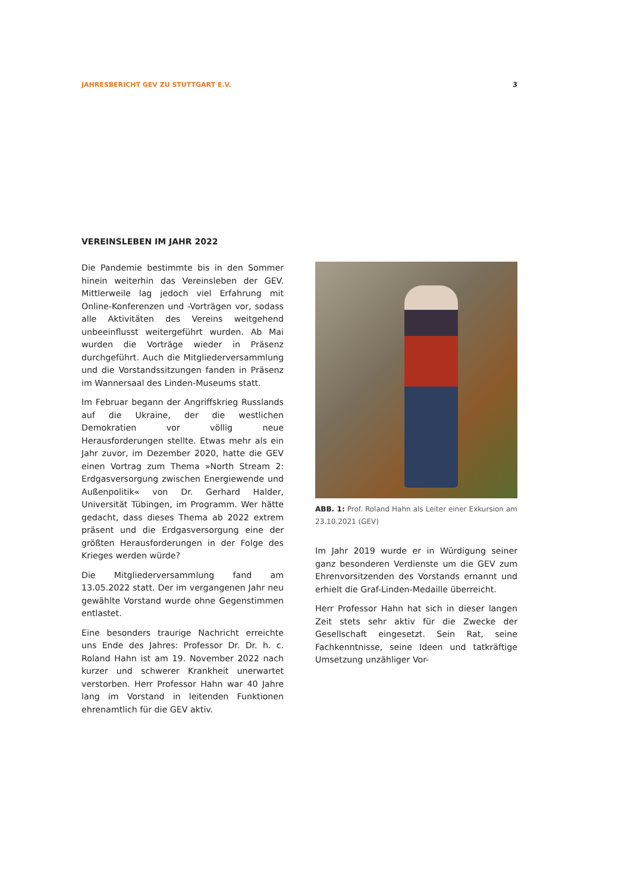JAHRESBERICHT GEV ZU STUTTGART E.V. 3
VEREINSLEBEN IM JAHR 2022
Die Pandemie bestimmte bis in den Sommer hinein weiterhin das Vereinsleben der GEV. Mittlerweile lag jedoch viel Erfahrung mit Online-Konferenzen und -Vorträgen vor, sodass alle Aktivitäten des Vereins weitgehend unbeeinflusst weitergeführt wurden. Ab Mai wurden die Vorträge wieder in Präsenz durchgeführt. Auch die Mitgliederversammlung und die Vorstandssitzungen fanden in Präsenz im Wannersaal des Linden-Museums statt.
Im Februar begann der Angriffskrieg Russlands auf die Ukraine, der die westlichen Demokratien vor völlig neue Herausforderungen stellte. Etwas mehr als ein Jahr zuvor, im Dezember 2020, hatte die GEV einen Vortrag zum Thema »North Stream 2: Erdgasversorgung zwischen Energiewende und Außenpolitik« von Dr. Gerhard Halder, Universität Tübingen, im Programm. Wer hätte gedacht, dass dieses Thema ab 2022 extrem präsent und die Erdgasversorgung eine der größten Herausforderungen in der Folge des Krieges werden würde?
Die Mitgliederversammlung fand am 13.05.2022 statt. Der im vergangenen Jahr neu gewählte Vorstand wurde ohne Gegenstimmen entlastet.
Eine besonders traurige Nachricht erreichte uns Ende des Jahres: Professor Dr. Dr. h. c. Roland Hahn ist am 19. November 2022 nach kurzer und schwerer Krankheit unerwartet verstorben. Herr Professor Hahn war 40 Jahre lang im Vorstand in leitenden Funktionen ehrenamtlich für die GEV aktiv.
ABB. 1: Prof. Roland Hahn als Leiter einer Exkursion am 23.10.2021 (GEV)
Im Jahr 2019 wurde er in Würdigung seiner ganz besonderen Verdienste um die GEV zum Ehrenvorsitzenden des Vorstands ernannt und erhielt die Graf-Linden-Medaille überreicht.
Herr Professor Hahn hat sich in dieser langen Zeit stets sehr aktiv für die Zwecke der Gesellschaft eingesetzt. Sein Rat, seine Fachkenntnisse, seine Ideen und tatkräftige Umsetzung unzähliger Vor-